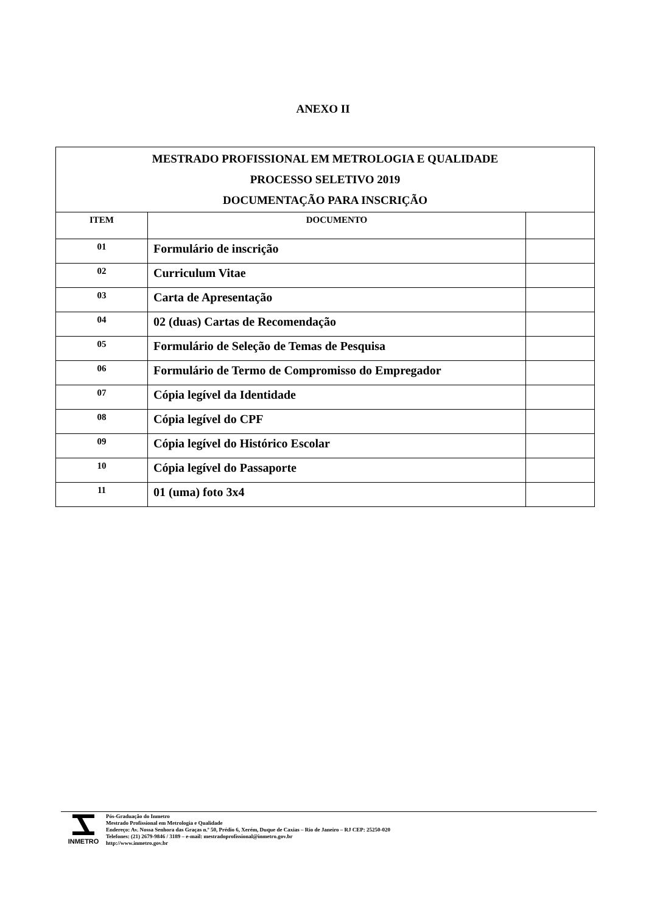ANEXO II
| MESTRADO PROFISSIONAL EM METROLOGIA E QUALIDADE PROCESSO SELETIVO 2019 DOCUMENTAÇÃO PARA INSCRIÇÃO | | |
| ITEM | DOCUMENTO | |
| 01 | Formulário de inscrição | |
| 02 | Curriculum Vitae | |
| 03 | Carta de Apresentação | |
| 04 | 02 (duas) Cartas de Recomendação | |
| 05 | Formulário de Seleção de Temas de Pesquisa | |
| 06 | Formulário de Termo de Compromisso do Empregador | |
| 07 | Cópia legível da Identidade | |
| 08 | Cópia legível do CPF | |
| 09 | Cópia legível do Histórico Escolar | |
| 10 | Cópia legível do Passaporte | |
| 11 | 01 (uma) foto 3x4 | |
INMETRO
Pós-Graduação do Inmetro
Mestrado Profissional em Metrologia e Qualidade
Endereço: Av. Nossa Senhora das Graças n.º 50, Prédio 6, Xerém, Duque de Caxias – Rio de Janeiro – RJ CEP: 25250-020
Telefones: (21) 2679-9846 / 3189 – e-mail: mestradoprofissional@inmetro.gov.br
http://www.inmetro.gov.br